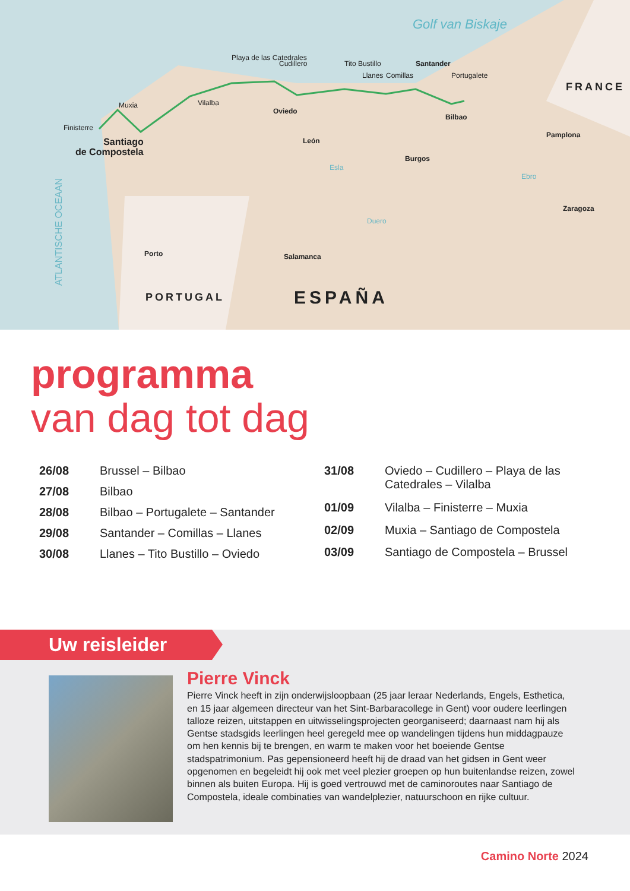Golf van Biskaje
FRANCE
Finisterre
Muxia Vilalba
Playa de las Catedrales
Cudillero
Oviedo
Tito Bustillo
Llanes Comillas
Santander
Portugalete
Bilbao
Santiago
de Compostela
León
Burgos
Pamplona
Zaragoza
ATLANTISCHE OCEAAN
Porto Salamanca
PORTUGAL ESPAÑA
Esla
Duero
Ebro
programma
van dag tot dag
| 26/08 | Brussel – Bilbao |
| 27/08 | Bilbao |
| 28/08 | Bilbao – Portugalete – Santander |
| 29/08 | Santander – Comillas – Llanes |
| 30/08 | Llanes – Tito Bustillo – Oviedo |
| 31/08 | Oviedo – Cudillero – Playa de las Catedrales – Vilalba |
| 01/09 | Vilalba – Finisterre – Muxia |
| 02/09 | Muxia – Santiago de Compostela |
| 03/09 | Santiago de Compostela – Brussel |
Uw reisleider
Pierre Vinck
Pierre Vinck heeft in zijn onderwijsloopbaan (25 jaar leraar Nederlands, Engels, Esthetica, en 15 jaar algemeen directeur van het Sint-Barbaracollege in Gent) voor oudere leerlingen talloze reizen, uitstappen en uitwisselingsprojecten georganiseerd; daarnaast nam hij als Gentse stadsgids leerlingen heel geregeld mee op wandelingen tijdens hun middagpauze om hen kennis bij te brengen, en warm te maken voor het boeiende Gentse stadspatrimonium. Pas gepensioneerd heeft hij de draad van het gidsen in Gent weer opgenomen en begeleidt hij ook met veel plezier groepen op hun buitenlandse reizen, zowel binnen als buiten Europa. Hij is goed vertrouwd met de caminoroutes naar Santiago de Compostela, ideale combinaties van wandelplezier, natuurschoon en rijke cultuur.
Camino Norte 2024